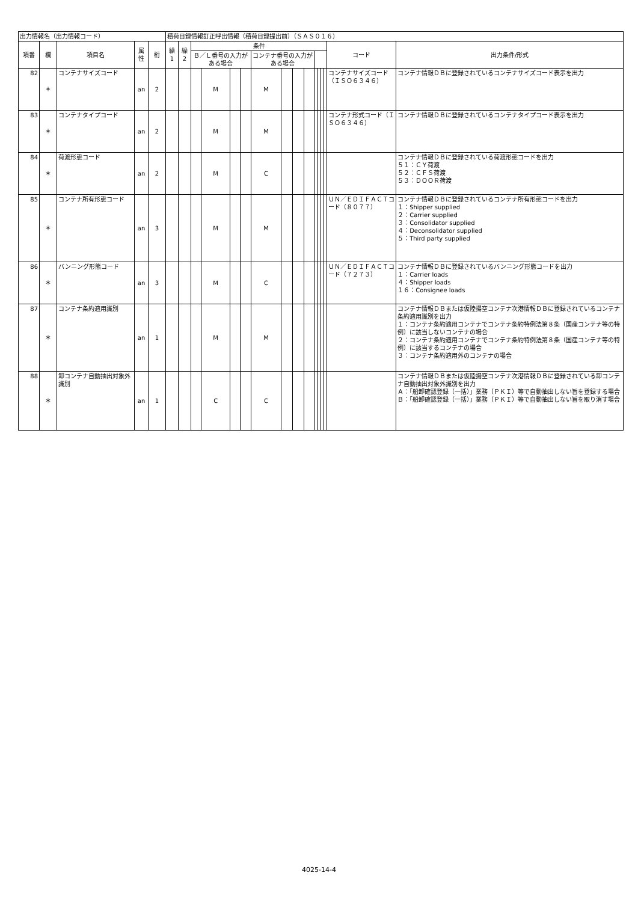| 出力情報名（出力情報コード） | | | | | 積荷目録情報訂正呼出情報（積荷目録提出前）（ＳＡＳ０１６） | | | | | | | | | | | | | | | |
| 項番 | 欄 | 項目名 | 属性 | 桁 | 繰1 | 繰2 | 条件 | | | | | | | | | | | | コード | 出力条件/形式 |
| | | | | | | | Ｂ／Ｌ番号の入力がある場合 | | | | コンテナ番号の入力がある場合 | | | | | | | | | |
| 82 | ＊ | コンテナサイズコード | an | 2 | | | | M | | | M | | | | | | | | コンテナサイズコード（ＩＳＯ６３４６） | コンテナ情報ＤＢに登録されているコンテナサイズコード表示を出力 |
| 83 | ＊ | コンテナタイプコード | an | 2 | | | | M | | | M | | | | | | | | コンテナ形式コード（ＩＳＯ６３４６） | コンテナ情報ＤＢに登録されているコンテナタイプコード表示を出力 |
| 84 | ＊ | 荷渡形態コード | an | 2 | | | | M | | | C | | | | | | | | | コンテナ情報ＤＢに登録されている荷渡形態コードを出力 ５１：ＣＹ荷渡 ５２：ＣＦＳ荷渡 ５３：ＤＯＯＲ荷渡 |
| 85 | ＊ | コンテナ所有形態コード | an | 3 | | | | M | | | M | | | | | | | | ＵＮ／ＥＤＩＦＡＣＴコード（８０７７） | コンテナ情報ＤＢに登録されているコンテナ所有形態コードを出力 １：Shipper supplied ２：Carrier supplied ３：Consolidator supplied ４：Deconsolidator supplied ５：Third party supplied |
| 86 | ＊ | バンニング形態コード | an | 3 | | | | M | | | C | | | | | | | | ＵＮ／ＥＤＩＦＡＣＴコード（７２７３） | コンテナ情報ＤＢに登録されているバンニング形態コードを出力 １：Carrier loads ４：Shipper loads １６：Consignee loads |
| 87 | ＊ | コンテナ条約適用識別 | an | 1 | | | | M | | | M | | | | | | | | | コンテナ情報ＤＢまたは仮陸揚空コンテナ次港情報ＤＢに登録されているコンテナ条約適用識別を出力 １：コンテナ条約適用コンテナでコンテナ条約特例法第８条（国産コンテナ等の特例）に該当しないコンテナの場合 ２：コンテナ条約適用コンテナでコンテナ条約特例法第８条（国産コンテナ等の特例）に該当するコンテナの場合 ３：コンテナ条約適用外のコンテナの場合 |
| 88 | ＊ | 卸コンテナ自動抽出対象外識別 | an | 1 | | | | C | | | C | | | | | | | | | コンテナ情報ＤＢまたは仮陸揚空コンテナ次港情報ＤＢに登録されている卸コンテナ自動抽出対象外識別を出力 Ａ：「船卸確認登録（一括）」業務（ＰＫＩ）等で自動抽出しない旨を登録する場合 Ｂ：「船卸確認登録（一括）」業務（ＰＫＩ）等で自動抽出しない旨を取り消す場合 |
4025-14-4